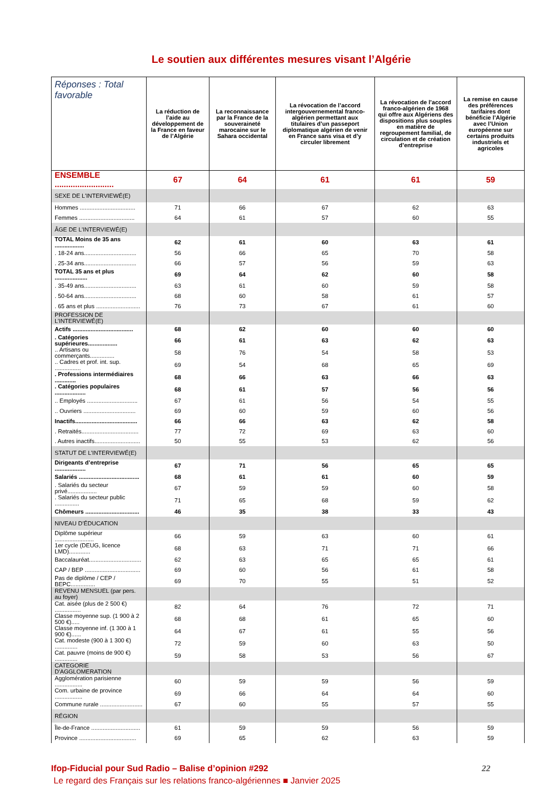Le soutien aux différentes mesures visant l’Algérie
| Réponses : Total favorable | La réduction de l’aide au développement de la France en faveur de l’Algérie | La reconnaissance par la France de la souveraineté marocaine sur le Sahara occidental | La révocation de l’accord intergouvernemental franco-algérien permettant aux titulaires d’un passeport diplomatique algérien de venir en France sans visa et d’y circuler librement | La révocation de l’accord franco-algérien de 1968 qui offre aux Algériens des dispositions plus souples en matière de regroupement familial, de circulation et de création d’entreprise | La remise en cause des préférences tarifaires dont bénéficie l’Algérie avec l’Union européenne sur certains produits industriels et agricoles |
| --- | --- | --- | --- | --- | --- |
| ENSEMBLE .......................... | 67 | 64 | 61 | 61 | 59 |
| SEXE DE L'INTERVIEWÉ(E) | | | | | |
| Hommes .................................. | 71 | 66 | 67 | 62 | 63 |
| Femmes .................................. | 64 | 61 | 57 | 60 | 55 |
| ÂGE DE L'INTERVIEWÉ(E) | | | | | |
| TOTAL Moins de 35 ans .................. | 62 | 61 | 60 | 63 | 61 |
| . 18-24 ans................................ | 56 | 66 | 65 | 70 | 58 |
| . 25-34 ans................................ | 66 | 57 | 56 | 59 | 63 |
| TOTAL 35 ans et plus .................... | 69 | 64 | 62 | 60 | 58 |
| . 35-49 ans................................ | 63 | 61 | 60 | 59 | 58 |
| . 50-64 ans................................ | 68 | 60 | 58 | 61 | 57 |
| . 65 ans et plus ........................... | 76 | 73 | 67 | 61 | 60 |
| PROFESSION DE L’INTERVIEWÉ(E) | | | | | |
| Actifs ..................................... | 68 | 62 | 60 | 60 | 60 |
| . Catégories supérieures.................. | 66 | 61 | 63 | 62 | 63 |
| .. Artisans ou commerçants............... | 58 | 76 | 54 | 58 | 53 |
| .. Cadres et prof. int. sup. ................ | 69 | 54 | 68 | 65 | 69 |
| . Professions intermédiaires ............. | 68 | 66 | 63 | 66 | 63 |
| . Catégories populaires ................... | 68 | 61 | 57 | 56 | 56 |
| .. Employés ............................... | 67 | 61 | 56 | 54 | 55 |
| .. Ouvriers ................................ | 69 | 60 | 59 | 60 | 56 |
| Inactifs...................................... | 66 | 66 | 63 | 62 | 58 |
| . Retraités................................... | 77 | 72 | 69 | 63 | 60 |
| . Autres inactifs............................ | 50 | 55 | 53 | 62 | 56 |
| STATUT DE L’INTERVIEWÉ(E) | | | | | |
| Dirigeants d’entreprise ................... | 67 | 71 | 56 | 65 | 65 |
| Salariés ..................................... | 68 | 61 | 61 | 60 | 59 |
| . Salariés du secteur privé.................. | 67 | 59 | 59 | 60 | 58 |
| . Salariés du secteur public ............... | 71 | 65 | 68 | 59 | 62 |
| Chômeurs ................................. | 46 | 35 | 38 | 33 | 43 |
| NIVEAU D’ÉDUCATION | | | | | |
| Diplôme supérieur ........................ | 66 | 59 | 63 | 60 | 61 |
| 1er cycle (DEUG, licence LMD)............. | 68 | 63 | 71 | 71 | 66 |
| Baccalauréat................................ | 62 | 63 | 65 | 65 | 61 |
| CAP / BEP .................................. | 69 | 60 | 56 | 61 | 58 |
| Pas de diplôme / CEP / BEPC............... | 69 | 70 | 55 | 51 | 52 |
| REVENU MENSUEL (par pers. au foyer) | | | | | |
| Cat. aisée (plus de 2 500 €) ................ | 82 | 64 | 76 | 72 | 71 |
| Classe moyenne sup. (1 900 à 2 500 €)..... | 68 | 68 | 61 | 65 | 60 |
| Classe moyenne inf. (1 300 à 1 900 €)...... | 64 | 67 | 61 | 55 | 56 |
| Cat. modeste (900 à 1 300 €) .............. | 72 | 59 | 60 | 63 | 50 |
| Cat. pauvre (moins de 900 €) .............. | 59 | 58 | 53 | 56 | 67 |
| CATEGORIE D'AGGLOMERATION | | | | | |
| Agglomération parisienne ................. | 60 | 59 | 59 | 56 | 59 |
| Com. urbaine de province ................. | 69 | 66 | 64 | 64 | 60 |
| Commune rurale .......................... | 67 | 60 | 55 | 57 | 55 |
| RÉGION | | | | | |
| Île-de-France .............................. | 61 | 59 | 59 | 56 | 59 |
| Province ................................... | 69 | 65 | 62 | 63 | 59 |
Ifop-Fiducial pour Sud Radio – Balise d’opinion #292 22
Le regard des Français sur les relations franco-algériennes ■ Janvier 2025